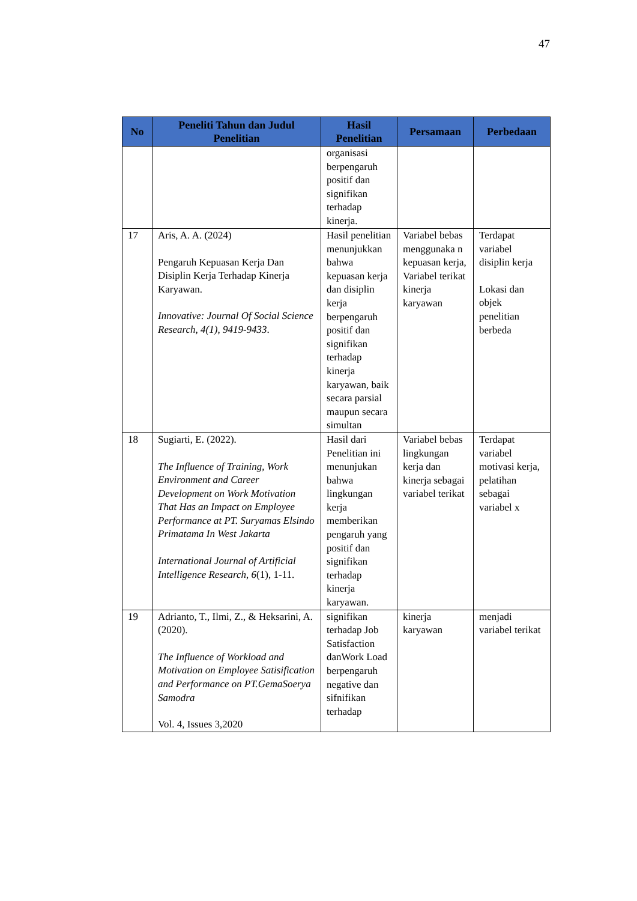47
| No | Peneliti Tahun dan Judul Penelitian | Hasil Penelitian | Persamaan | Perbedaan |
| --- | --- | --- | --- | --- |
| | | organisasi berpengaruh positif dan signifikan terhadap kinerja. | | |
| 17 | Aris, A. A. (2024) Pengaruh Kepuasan Kerja Dan Disiplin Kerja Terhadap Kinerja Karyawan. Innovative: Journal Of Social Science Research, 4(1), 9419-9433 . | Hasil penelitian menunjukkan bahwa kepuasan kerja dan disiplin kerja berpengaruh positif dan signifikan terhadap kinerja karyawan, baik secara parsial maupun secara simultan | Variabel bebas menggunaka n kepuasan kerja, Variabel terikat kinerja karyawan | Terdapat variabel disiplin kerja Lokasi dan objek penelitian berbeda |
| 18 | Sugiarti, E. (2022). The Influence of Training, Work Environment and Career Development on Work Motivation That Has an Impact on Employee Performance at PT. Suryamas Elsindo Primatama In West Jakarta International Journal of Artificial Intelligence Research , 6 (1), 1-11. | Hasil dari Penelitian ini menunjukan bahwa lingkungan kerja memberikan pengaruh yang positif dan signifikan terhadap kinerja karyawan. | Variabel bebas lingkungan kerja dan kinerja sebagai variabel terikat | Terdapat variabel motivasi kerja, pelatihan sebagai variabel x |
| 19 | Adrianto, T., Ilmi, Z., & Heksarini, A. (2020). The Influence of Workload and Motivation on Employee Satisification and Performance on PT.GemaSoerya Samodra Vol. 4, Issues 3,2020 | signifikan terhadap Job Satisfaction danWork Load berpengaruh negative dan sifnifikan terhadap | kinerja karyawan | menjadi variabel terikat |